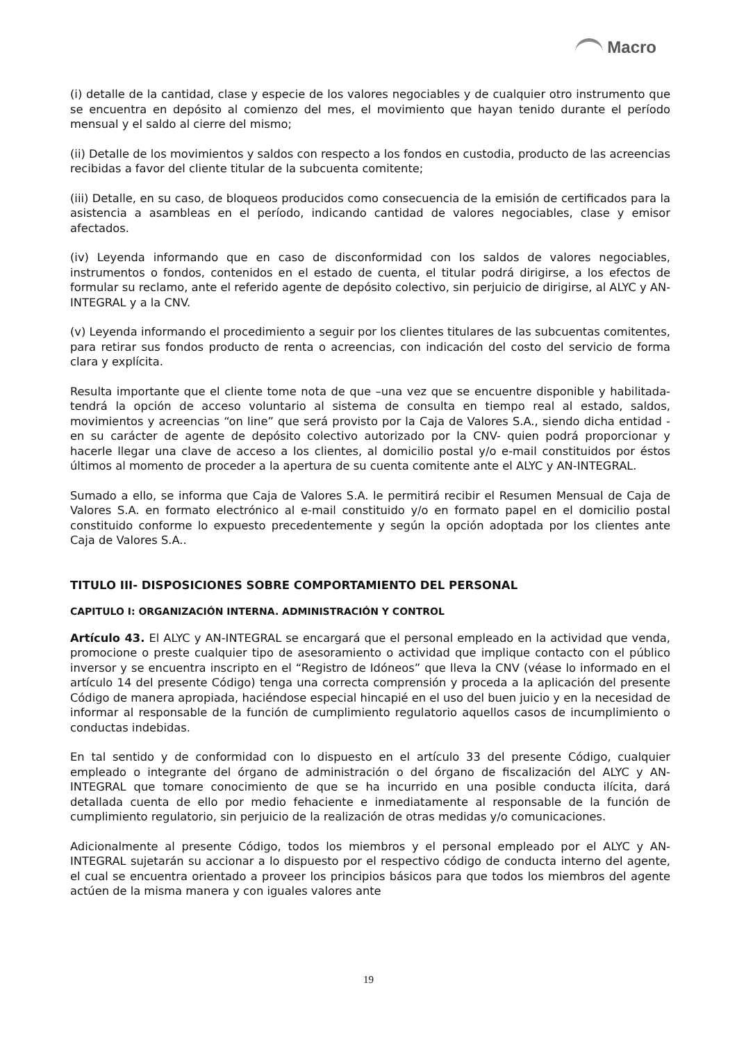Macro
(i) detalle de la cantidad, clase y especie de los valores negociables y de cualquier otro instrumento que se encuentra en depósito al comienzo del mes, el movimiento que hayan tenido durante el período mensual y el saldo al cierre del mismo;
(ii) Detalle de los movimientos y saldos con respecto a los fondos en custodia, producto de las acreencias recibidas a favor del cliente titular de la subcuenta comitente;
(iii) Detalle, en su caso, de bloqueos producidos como consecuencia de la emisión de certificados para la asistencia a asambleas en el período, indicando cantidad de valores negociables, clase y emisor afectados.
(iv) Leyenda informando que en caso de disconformidad con los saldos de valores negociables, instrumentos o fondos, contenidos en el estado de cuenta, el titular podrá dirigirse, a los efectos de formular su reclamo, ante el referido agente de depósito colectivo, sin perjuicio de dirigirse, al ALYC y AN-INTEGRAL y a la CNV.
(v) Leyenda informando el procedimiento a seguir por los clientes titulares de las subcuentas comitentes, para retirar sus fondos producto de renta o acreencias, con indicación del costo del servicio de forma clara y explícita.
Resulta importante que el cliente tome nota de que –una vez que se encuentre disponible y habilitada- tendrá la opción de acceso voluntario al sistema de consulta en tiempo real al estado, saldos, movimientos y acreencias “on line” que será provisto por la Caja de Valores S.A., siendo dicha entidad -en su carácter de agente de depósito colectivo autorizado por la CNV- quien podrá proporcionar y hacerle llegar una clave de acceso a los clientes, al domicilio postal y/o e-mail constituidos por éstos últimos al momento de proceder a la apertura de su cuenta comitente ante el ALYC y AN-INTEGRAL.
Sumado a ello, se informa que Caja de Valores S.A. le permitirá recibir el Resumen Mensual de Caja de Valores S.A. en formato electrónico al e-mail constituido y/o en formato papel en el domicilio postal constituido conforme lo expuesto precedentemente y según la opción adoptada por los clientes ante Caja de Valores S.A..
TITULO III- DISPOSICIONES SOBRE COMPORTAMIENTO DEL PERSONAL
CAPITULO I: ORGANIZACIÓN INTERNA. ADMINISTRACIÓN Y CONTROL
Artículo 43. El ALYC y AN-INTEGRAL se encargará que el personal empleado en la actividad que venda, promocione o preste cualquier tipo de asesoramiento o actividad que implique contacto con el público inversor y se encuentra inscripto en el “Registro de Idóneos” que lleva la CNV (véase lo informado en el artículo 14 del presente Código) tenga una correcta comprensión y proceda a la aplicación del presente Código de manera apropiada, haciéndose especial hincapié en el uso del buen juicio y en la necesidad de informar al responsable de la función de cumplimiento regulatorio aquellos casos de incumplimiento o conductas indebidas.
En tal sentido y de conformidad con lo dispuesto en el artículo 33 del presente Código, cualquier empleado o integrante del órgano de administración o del órgano de fiscalización del ALYC y AN-INTEGRAL que tomare conocimiento de que se ha incurrido en una posible conducta ilícita, dará detallada cuenta de ello por medio fehaciente e inmediatamente al responsable de la función de cumplimiento regulatorio, sin perjuicio de la realización de otras medidas y/o comunicaciones.
Adicionalmente al presente Código, todos los miembros y el personal empleado por el ALYC y AN-INTEGRAL sujetarán su accionar a lo dispuesto por el respectivo código de conducta interno del agente, el cual se encuentra orientado a proveer los principios básicos para que todos los miembros del agente actúen de la misma manera y con iguales valores ante
19